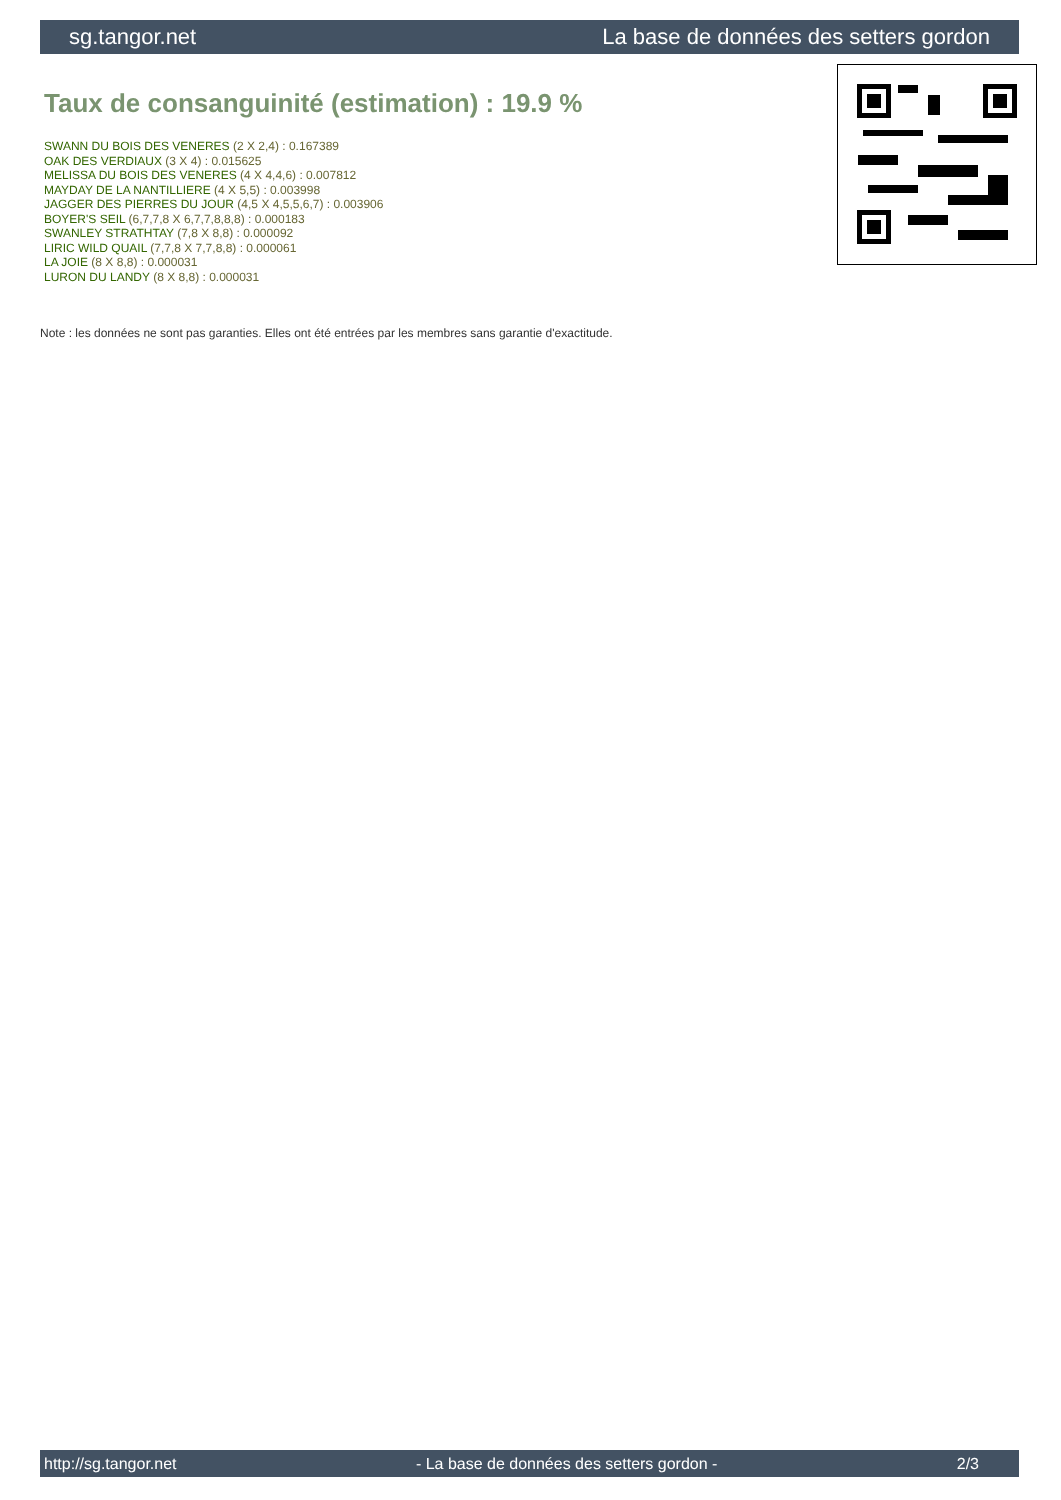sg.tangor.net La base de données des setters gordon
Taux de consanguinité (estimation) : 19.9 %
SWANN DU BOIS DES VENERES (2 X 2,4) : 0.167389
OAK DES VERDIAUX (3 X 4) : 0.015625
MELISSA DU BOIS DES VENERES (4 X 4,4,6) : 0.007812
MAYDAY DE LA NANTILLIERE (4 X 5,5) : 0.003998
JAGGER DES PIERRES DU JOUR (4,5 X 4,5,5,6,7) : 0.003906
BOYER'S SEIL (6,7,7,8 X 6,7,7,8,8,8) : 0.000183
SWANLEY STRATHTAY (7,8 X 8,8) : 0.000092
LIRIC WILD QUAIL (7,7,8 X 7,7,8,8) : 0.000061
LA JOIE (8 X 8,8) : 0.000031
LURON DU LANDY (8 X 8,8) : 0.000031
Note : les données ne sont pas garanties. Elles ont été entrées par les membres sans garantie d'exactitude.
http://sg.tangor.net - La base de données des setters gordon - 2/3